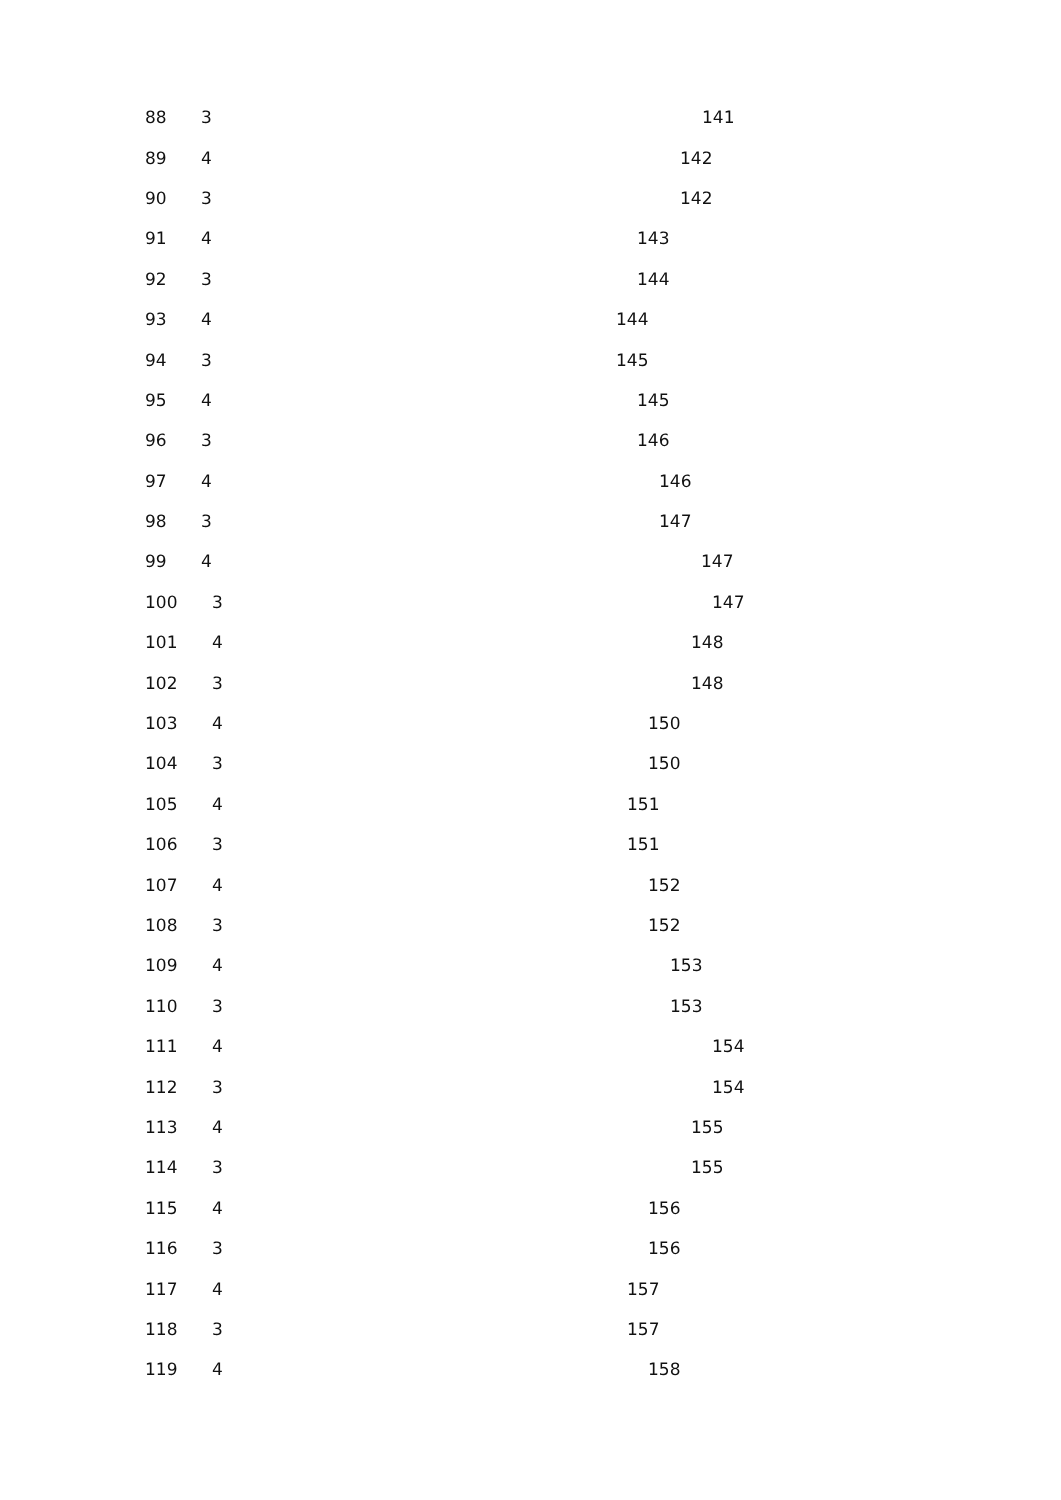88 3 141
89 4 142
90 3 142
91 4 143
92 3 144
93 4 144
94 3 145
95 4 145
96 3 146
97 4 146
98 3 147
99 4 147
100 3 147
101 4 148
102 3 148
103 4 150
104 3 150
105 4 151
106 3 151
107 4 152
108 3 152
109 4 153
110 3 153
111 4 154
112 3 154
113 4 155
114 3 155
115 4 156
116 3 156
117 4 157
118 3 157
119 4 158